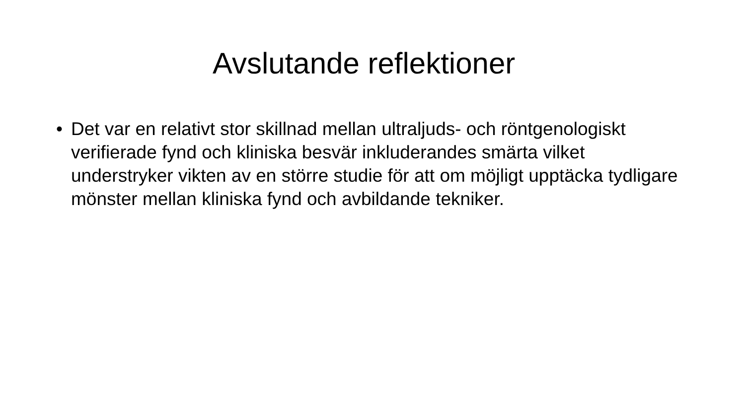Avslutande reflektioner
• Det var en relativt stor skillnad mellan ultraljuds- och röntgenologiskt verifierade fynd och kliniska besvär inkluderandes smärta vilket understryker vikten av en större studie för att om möjligt upptäcka tydligare mönster mellan kliniska fynd och avbildande tekniker.